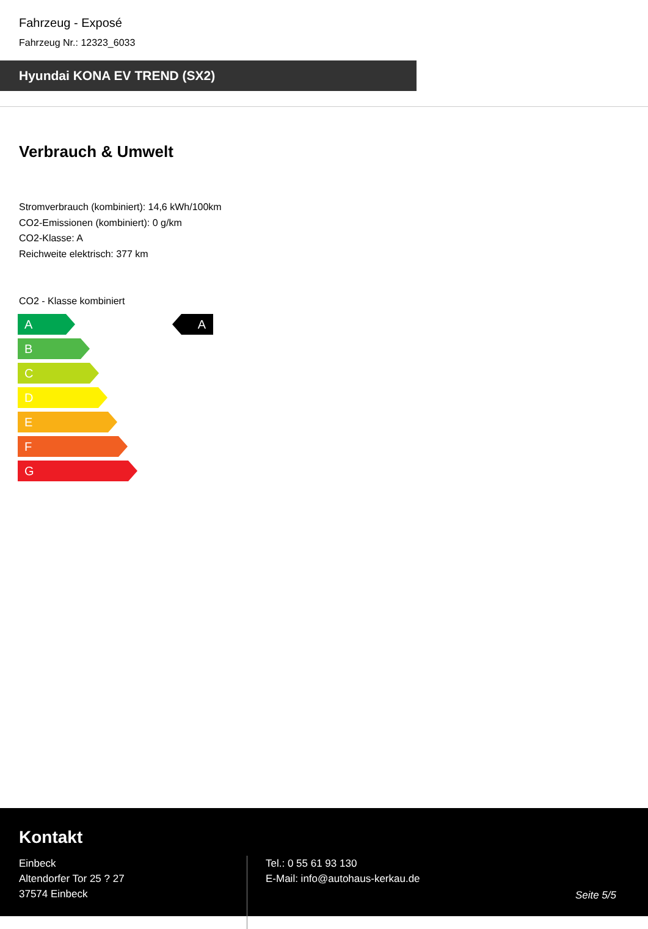Fahrzeug - Exposé
Fahrzeug Nr.: 12323_6033
Hyundai KONA EV TREND (SX2)
Verbrauch & Umwelt
Stromverbrauch (kombiniert): 14,6 kWh/100km
CO2-Emissionen (kombiniert): 0 g/km
CO2-Klasse: A
Reichweite elektrisch: 377 km
CO2 - Klasse kombiniert
A
B
C
D
E
F
G
A
Kontakt
Einbeck
Altendorfer Tor 25 ? 27
37574 Einbeck
Tel.: 0 55 61 93 130
E-Mail: info@autohaus-kerkau.de
Seite 5/5